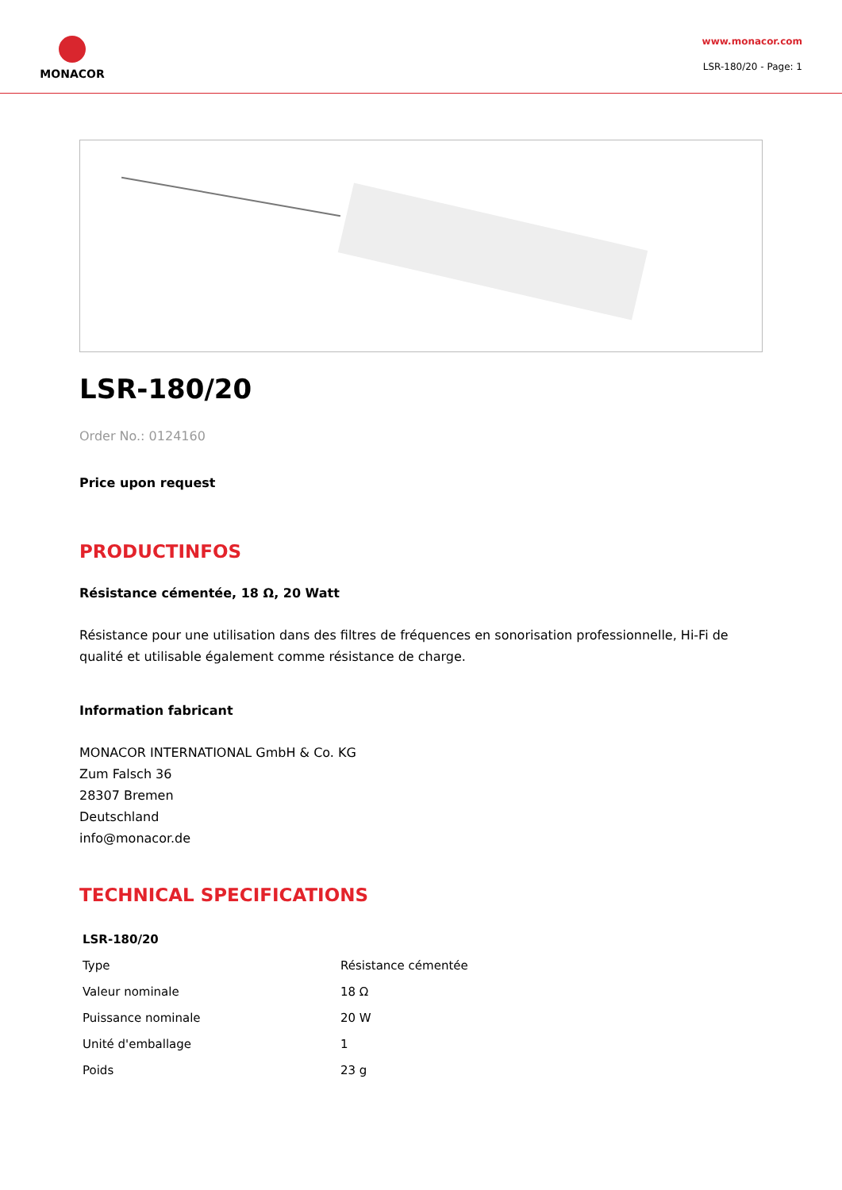MONACOR
www.monacor.com
LSR-180/20 - Page: 1
LSR-180/20
Order No.: 0124160
Price upon request
PRODUCTINFOS
Résistance cémentée, 18 Ω, 20 Watt
Résistance pour une utilisation dans des filtres de fréquences en sonorisation professionnelle, Hi-Fi de qualité et utilisable également comme résistance de charge.
Information fabricant
MONACOR INTERNATIONAL GmbH & Co. KG
Zum Falsch 36
28307 Bremen
Deutschland
info@monacor.de
TECHNICAL SPECIFICATIONS
| LSR-180/20 | |
| --- | --- |
| Type | Résistance cémentée |
| Valeur nominale | 18 Ω |
| Puissance nominale | 20 W |
| Unité d'emballage | 1 |
| Poids | 23 g |